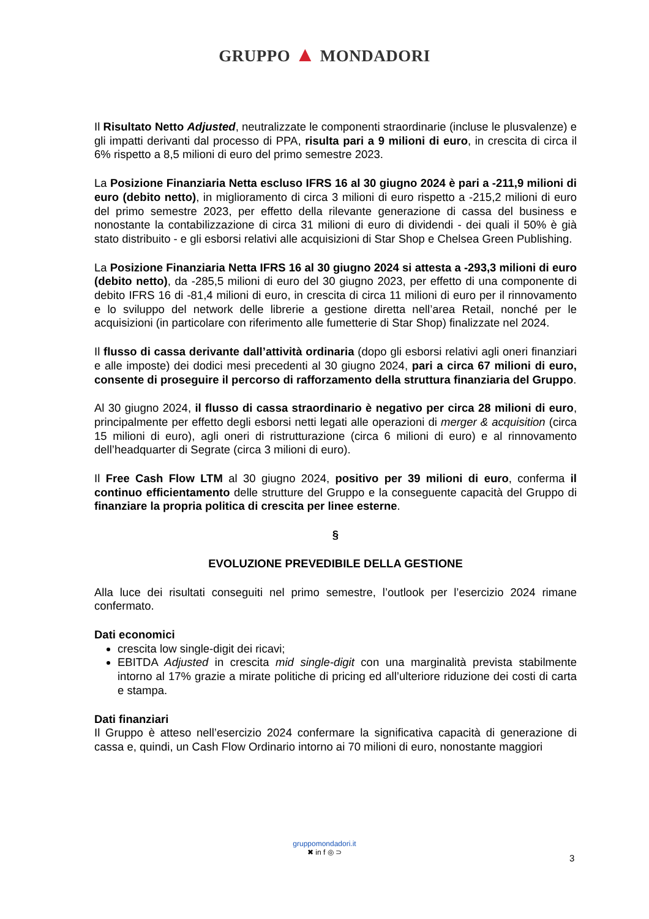GRUPPO ▲ MONDADORI
Il Risultato Netto Adjusted, neutralizzate le componenti straordinarie (incluse le plusvalenze) e gli impatti derivanti dal processo di PPA, risulta pari a 9 milioni di euro, in crescita di circa il 6% rispetto a 8,5 milioni di euro del primo semestre 2023.
La Posizione Finanziaria Netta escluso IFRS 16 al 30 giugno 2024 è pari a -211,9 milioni di euro (debito netto), in miglioramento di circa 3 milioni di euro rispetto a -215,2 milioni di euro del primo semestre 2023, per effetto della rilevante generazione di cassa del business e nonostante la contabilizzazione di circa 31 milioni di euro di dividendi - dei quali il 50% è già stato distribuito - e gli esborsi relativi alle acquisizioni di Star Shop e Chelsea Green Publishing.
La Posizione Finanziaria Netta IFRS 16 al 30 giugno 2024 si attesta a -293,3 milioni di euro (debito netto), da -285,5 milioni di euro del 30 giugno 2023, per effetto di una componente di debito IFRS 16 di -81,4 milioni di euro, in crescita di circa 11 milioni di euro per il rinnovamento e lo sviluppo del network delle librerie a gestione diretta nell’area Retail, nonché per le acquisizioni (in particolare con riferimento alle fumetterie di Star Shop) finalizzate nel 2024.
Il flusso di cassa derivante dall’attività ordinaria (dopo gli esborsi relativi agli oneri finanziari e alle imposte) dei dodici mesi precedenti al 30 giugno 2024, pari a circa 67 milioni di euro, consente di proseguire il percorso di rafforzamento della struttura finanziaria del Gruppo.
Al 30 giugno 2024, il flusso di cassa straordinario è negativo per circa 28 milioni di euro, principalmente per effetto degli esborsi netti legati alle operazioni di merger & acquisition (circa 15 milioni di euro), agli oneri di ristrutturazione (circa 6 milioni di euro) e al rinnovamento dell’headquarter di Segrate (circa 3 milioni di euro).
Il Free Cash Flow LTM al 30 giugno 2024, positivo per 39 milioni di euro, conferma il continuo efficientamento delle strutture del Gruppo e la conseguente capacità del Gruppo di finanziare la propria politica di crescita per linee esterne.
§
EVOLUZIONE PREVEDIBILE DELLA GESTIONE
Alla luce dei risultati conseguiti nel primo semestre, l’outlook per l’esercizio 2024 rimane confermato.
Dati economici
crescita low single-digit dei ricavi;
EBITDA Adjusted in crescita mid single-digit con una marginalità prevista stabilmente intorno al 17% grazie a mirate politiche di pricing ed all’ulteriore riduzione dei costi di carta e stampa.
Dati finanziari
Il Gruppo è atteso nell’esercizio 2024 confermare la significativa capacità di generazione di cassa e, quindi, un Cash Flow Ordinario intorno ai 70 milioni di euro, nonostante maggiori
gruppomondadori.it
✖ in f ◎ ⊃
3